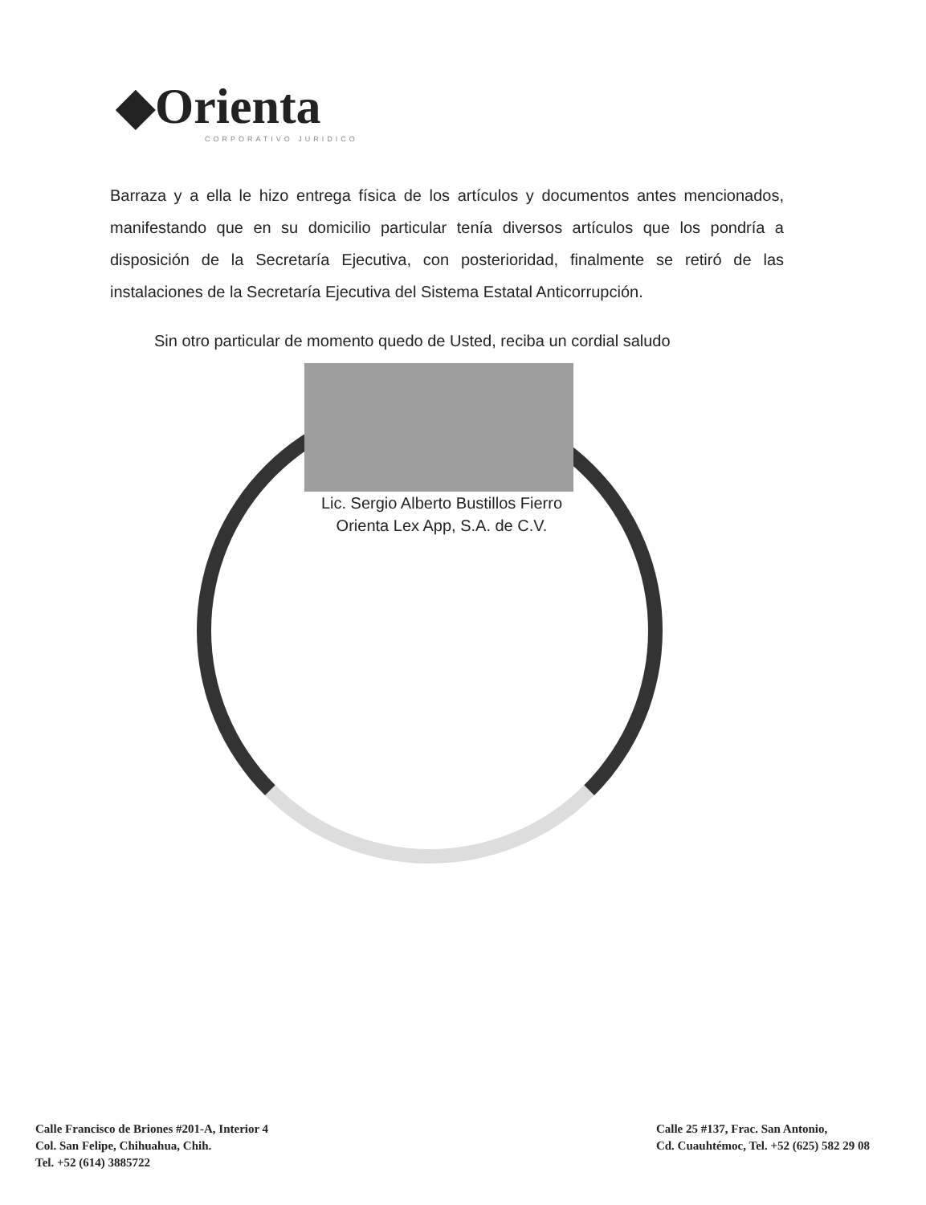◆Orienta
CORPORATIVO JURIDICO
Barraza y a ella le hizo entrega física de los artículos y documentos antes mencionados, manifestando que en su domicilio particular tenía diversos artículos que los pondría a disposición de la Secretaría Ejecutiva, con posterioridad, finalmente se retiró de las instalaciones de la Secretaría Ejecutiva del Sistema Estatal Anticorrupción.
Sin otro particular de momento quedo de Usted, reciba un cordial saludo
Lic. Sergio Alberto Bustillos Fierro
Orienta Lex App, S.A. de C.V.
Calle Francisco de Briones #201-A, Interior 4
Col. San Felipe, Chihuahua, Chih.
Tel. +52 (614) 3885722
Calle 25 #137, Frac. San Antonio,
Cd. Cuauhtémoc, Tel. +52 (625) 582 29 08